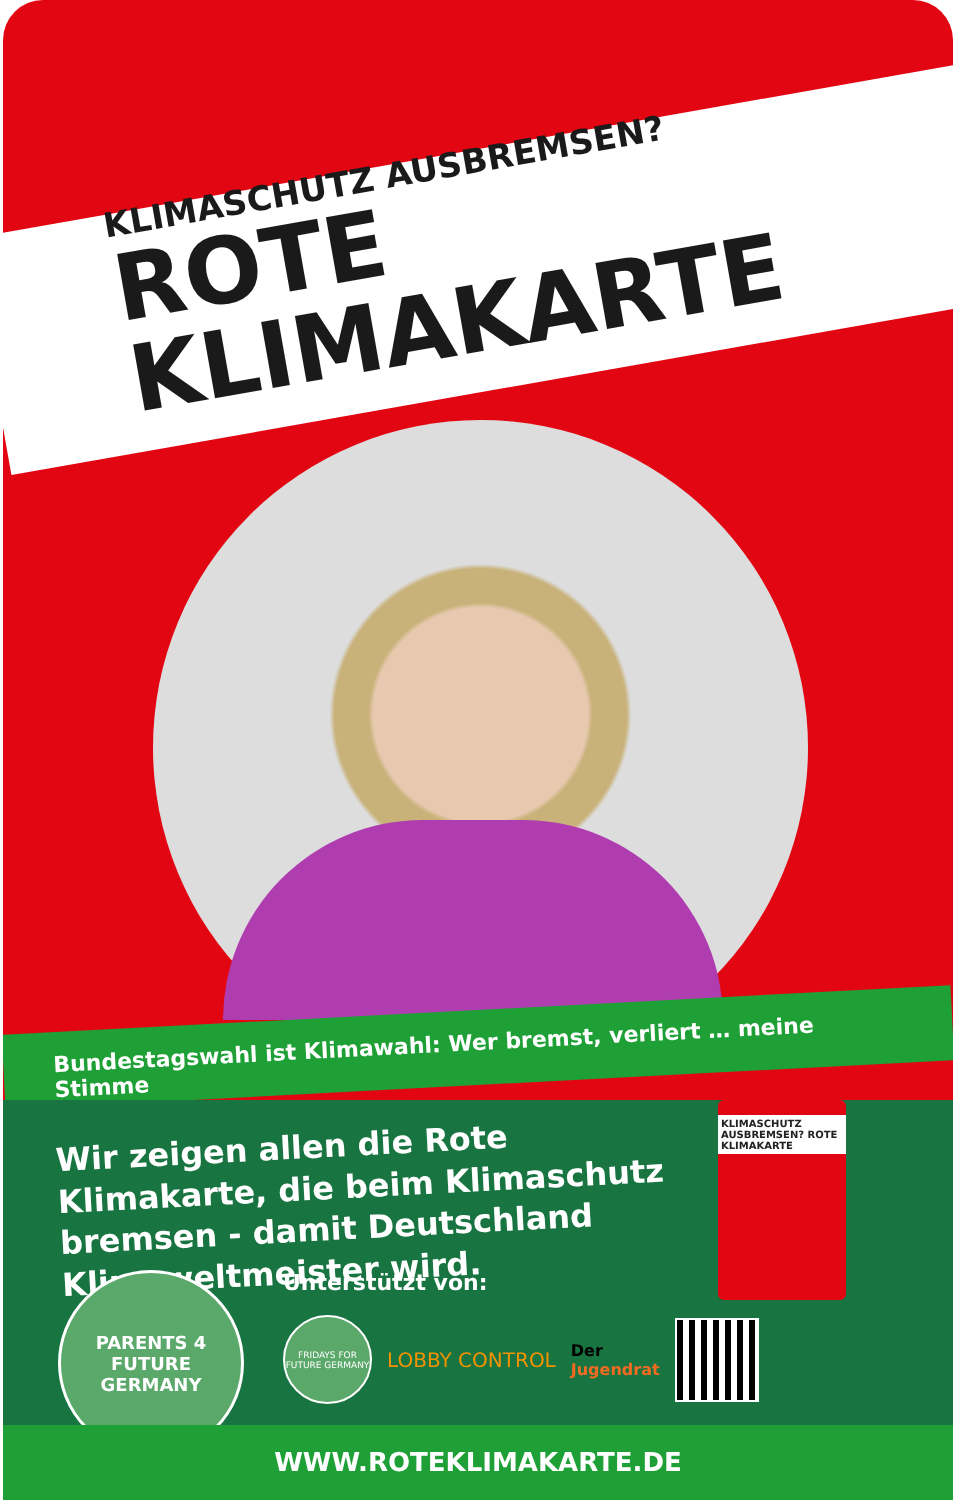KLIMASCHUTZ AUSBREMSEN?
ROTE KLIMAKARTE
Bundestagswahl ist Klimawahl: Wer bremst, verliert … meine Stimme
Wir zeigen allen die Rote Klimakarte, die beim Klimaschutz bremsen - damit Deutschland Klimaweltmeister wird.
KLIMASCHUTZ AUSBREMSEN? ROTE KLIMAKARTE
PARENTS 4 FUTURE GERMANY
Unterstützt von:
FRIDAYS FOR FUTURE GERMANY
LOBBY CONTROL
Der
Jugendrat
WWW.ROTEKLIMAKARTE.DE